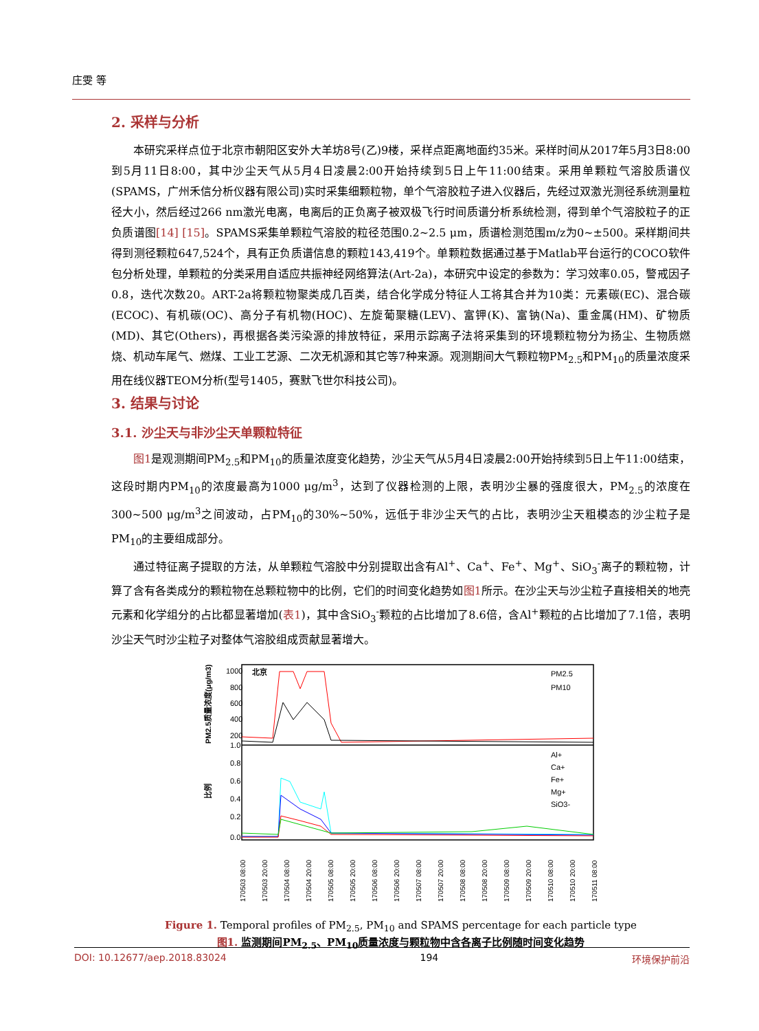庄雯 等
2. 采样与分析
本研究采样点位于北京市朝阳区安外大羊坊8号(乙)9楼，采样点距离地面约35米。采样时间从2017年5月3日8:00到5月11日8:00，其中沙尘天气从5月4日凌晨2:00开始持续到5日上午11:00结束。采用单颗粒气溶胶质谱仪(SPAMS，广州禾信分析仪器有限公司)实时采集细颗粒物，单个气溶胶粒子进入仪器后，先经过双激光测径系统测量粒径大小，然后经过266 nm激光电离，电离后的正负离子被双极飞行时间质谱分析系统检测，得到单个气溶胶粒子的正负质谱图[14] [15]。SPAMS采集单颗粒气溶胶的粒径范围0.2~2.5 μm，质谱检测范围m/z为0~±500。采样期间共得到测径颗粒647,524个，具有正负质谱信息的颗粒143,419个。单颗粒数据通过基于Matlab平台运行的COCO软件包分析处理，单颗粒的分类采用自适应共振神经网络算法(Art-2a)，本研究中设定的参数为：学习效率0.05，警戒因子0.8，迭代次数20。ART-2a将颗粒物聚类成几百类，结合化学成分特征人工将其合并为10类：元素碳(EC)、混合碳(ECOC)、有机碳(OC)、高分子有机物(HOC)、左旋葡聚糖(LEV)、富钾(K)、富钠(Na)、重金属(HM)、矿物质(MD)、其它(Others)，再根据各类污染源的排放特征，采用示踪离子法将采集到的环境颗粒物分为扬尘、生物质燃烧、机动车尾气、燃煤、工业工艺源、二次无机源和其它等7种来源。观测期间大气颗粒物PM<sub>2.5</sub>和PM<sub>10</sub>的质量浓度采用在线仪器TEOM分析(型号1405，赛默飞世尔科技公司)。
3. 结果与讨论
3.1. 沙尘天与非沙尘天单颗粒特征
图1是观测期间PM<sub>2.5</sub>和PM<sub>10</sub>的质量浓度变化趋势，沙尘天气从5月4日凌晨2:00开始持续到5日上午11:00结束，这段时期内PM<sub>10</sub>的浓度最高为1000 μg/m<sup>3</sup>，达到了仪器检测的上限，表明沙尘暴的强度很大，PM<sub>2.5</sub>的浓度在300~500 μg/m<sup>3</sup>之间波动，占PM<sub>10</sub>的30%~50%，远低于非沙尘天气的占比，表明沙尘天粗模态的沙尘粒子是PM<sub>10</sub>的主要组成部分。
通过特征离子提取的方法，从单颗粒气溶胶中分别提取出含有Al<sup>+</sup>、Ca<sup>+</sup>、Fe<sup>+</sup>、Mg<sup>+</sup>、SiO<sub>3</sub><sup>-</sup>离子的颗粒物，计算了含有各类成分的颗粒物在总颗粒物中的比例，它们的时间变化趋势如图1所示。在沙尘天与沙尘粒子直接相关的地壳元素和化学组分的占比都显著增加(表1)，其中含SiO<sub>3</sub><sup>-</sup>颗粒的占比增加了8.6倍，含Al<sup>+</sup>颗粒的占比增加了7.1倍，表明沙尘天气时沙尘粒子对整体气溶胶组成贡献显著增大。
1000
800
600
400
200
1.0
0.8
0.6
0.4
0.2
0.0
北京
PM2.5质量浓度(μg/m3)
比例
PM2.5
PM10
Al+
Ca+
Fe+
Mg+
SiO3-
170503 08:00
170503 20:00
170504 08:00
170504 20:00
170505 08:00
170505 20:00
170506 08:00
170506 20:00
170507 08:00
170507 20:00
170508 08:00
170508 20:00
170509 08:00
170509 20:00
170510 08:00
170510 20:00
170511 08:00
Figure 1. Temporal profiles of PM<sub>2.5</sub>, PM<sub>10</sub> and SPAMS percentage for each particle type
图1. 监测期间PM<sub>2.5</sub>、PM<sub>10</sub>质量浓度与颗粒物中含各离子比例随时间变化趋势
DOI: 10.12677/aep.2018.83024 194 环境保护前沿